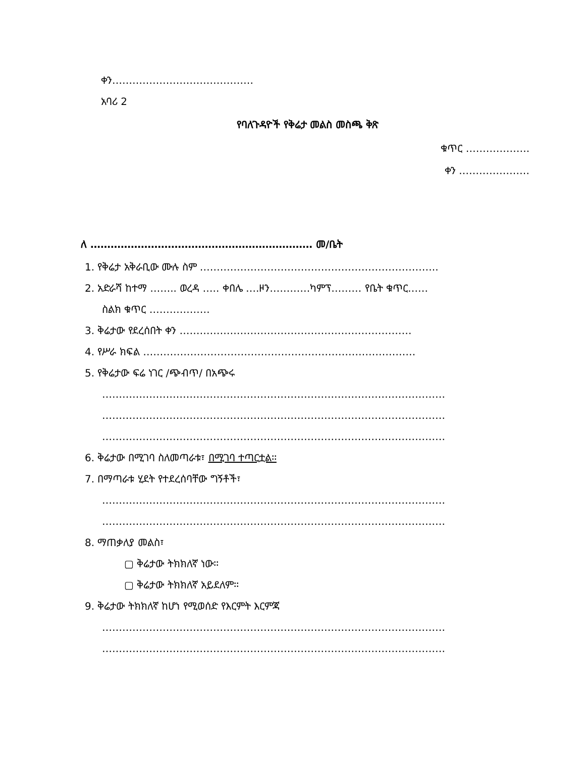ቀን……………………………………
አባሪ 2
የባለጉዳዮች የቅሬታ መልስ መስጫ ቅጽ
ቁጥር ……………….
ቀን …………………
ለ ………………………………………………………… መ/ቤት
1. የቅሬታ አቅራቢው ሙሉ ስም ……………………………………………………………..
2. አድራሻ ከተማ …….. ወረዳ ….. ቀበሌ ….ዞን…………ካምፕ……… የቤት ቁጥር……
ስልክ ቁጥር ………………
3. ቅሬታው የደረሰበት ቀን ……………………………………………………………
4. የሥራ ክፍል ………………………………………………………………………
5. የቅሬታው ፍሬ ነገር /ጭብጥ/ በአጭሩ
…………………………………………………………………………………………
…………………………………………………………………………………………
…………………………………………………………………………………………
6. ቅሬታው በሚገባ ስለመጣራቱ፣ በሚገባ ተጣርቷል፡፡
7. በማጣራቱ ሂደት የተደረሰባቸው ግኝቶች፣
…………………………………………………………………………………………
…………………………………………………………………………………………
8. ማጠቃለያ መልስ፣
▢ ቅሬታው ትክክለኛ ነው፡፡
▢ ቅሬታው ትክክለኛ አይደለም፡፡
9. ቅሬታው ትክክለኛ ከሆነ የሚወሰድ የእርምት እርምጃ
…………………………………………………………………………………………
…………………………………………………………………………………………